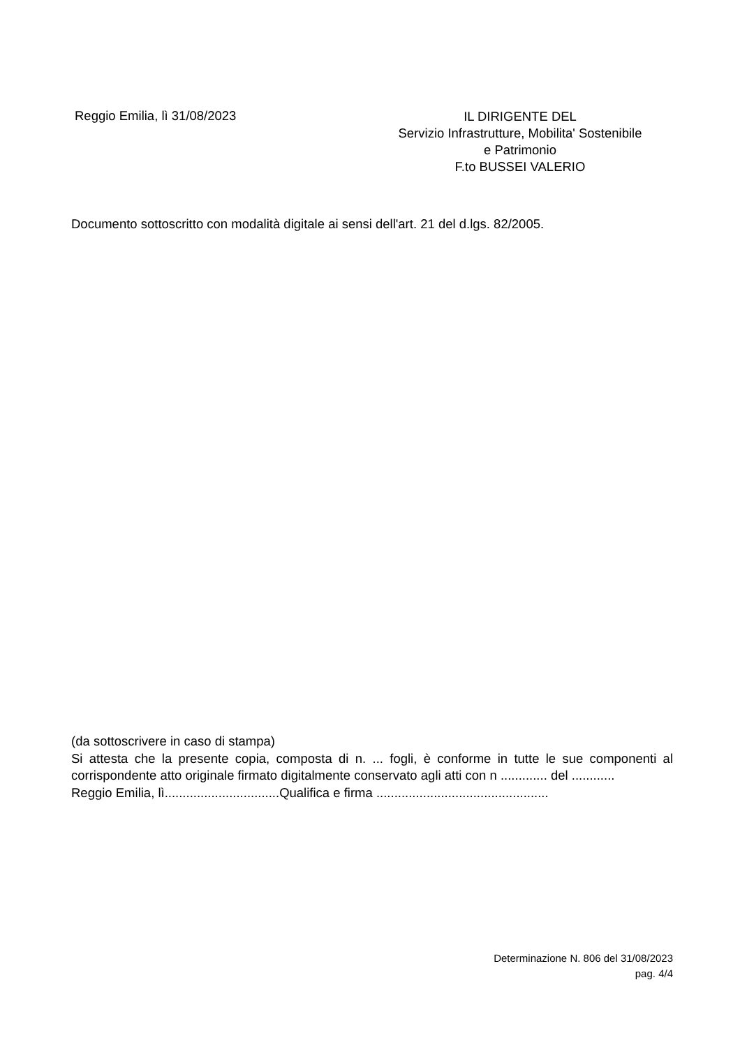Reggio Emilia, lì 31/08/2023
IL DIRIGENTE DEL
Servizio Infrastrutture, Mobilita' Sostenibile
e Patrimonio
F.to BUSSEI VALERIO
Documento sottoscritto con modalità digitale ai sensi dell'art. 21 del d.lgs. 82/2005.
(da sottoscrivere in caso di stampa)
Si attesta che la presente copia, composta di n. ... fogli, è conforme in tutte le sue componenti al corrispondente atto originale firmato digitalmente conservato agli atti con n ............. del ............
Reggio Emilia, lì................................Qualifica e firma ................................................
Determinazione N. 806 del 31/08/2023
pag. 4/4